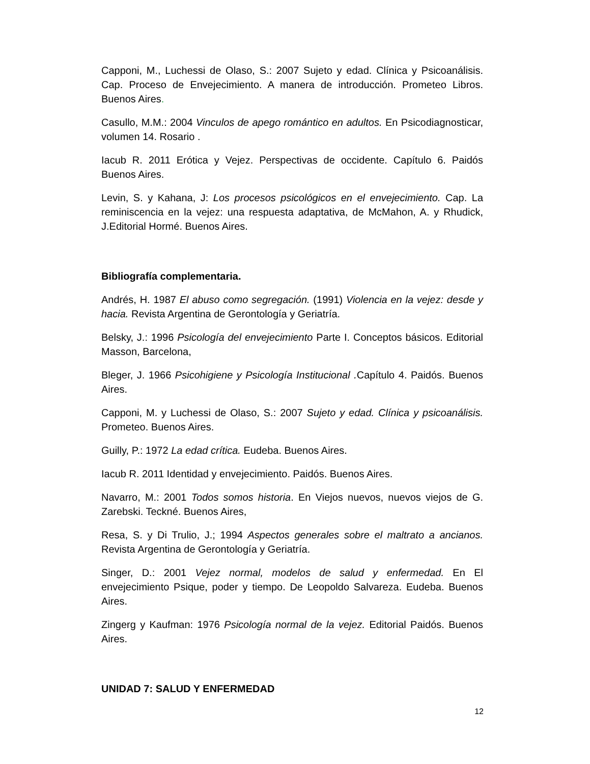Capponi, M., Luchessi de Olaso, S.: 2007 Sujeto y edad. Clínica y Psicoanálisis. Cap. Proceso de Envejecimiento. A manera de introducción. Prometeo Libros. Buenos Aires.
Casullo, M.M.: 2004 Vinculos de apego romántico en adultos. En Psicodiagnosticar, volumen 14. Rosario .
Iacub R. 2011 Erótica y Vejez. Perspectivas de occidente. Capítulo 6. Paidós Buenos Aires.
Levin, S. y Kahana, J: Los procesos psicológicos en el envejecimiento. Cap. La reminiscencia en la vejez: una respuesta adaptativa, de McMahon, A. y Rhudick, J.Editorial Hormé. Buenos Aires.
Bibliografía complementaria.
Andrés, H. 1987 El abuso como segregación. (1991) Violencia en la vejez: desde y hacia. Revista Argentina de Gerontología y Geriatría.
Belsky, J.: 1996 Psicología del envejecimiento Parte I. Conceptos básicos. Editorial Masson, Barcelona,
Bleger, J. 1966 Psicohigiene y Psicología Institucional . Capítulo 4. Paidós. Buenos Aires.
Capponi, M. y Luchessi de Olaso, S.: 2007 Sujeto y edad. Clínica y psicoanálisis. Prometeo. Buenos Aires.
Guilly, P.: 1972 La edad crítica. Eudeba. Buenos Aires.
Iacub R. 2011 Identidad y envejecimiento. Paidós. Buenos Aires.
Navarro, M.: 2001 Todos somos historia. En Viejos nuevos, nuevos viejos de G. Zarebski. Teckné. Buenos Aires,
Resa, S. y Di Trulio, J.; 1994 Aspectos generales sobre el maltrato a ancianos. Revista Argentina de Gerontología y Geriatría.
Singer, D.: 2001 Vejez normal, modelos de salud y enfermedad. En El envejecimiento Psique, poder y tiempo. De Leopoldo Salvareza. Eudeba. Buenos Aires.
Zingerg y Kaufman: 1976 Psicología normal de la vejez. Editorial Paidós. Buenos Aires.
UNIDAD 7: SALUD Y ENFERMEDAD
12